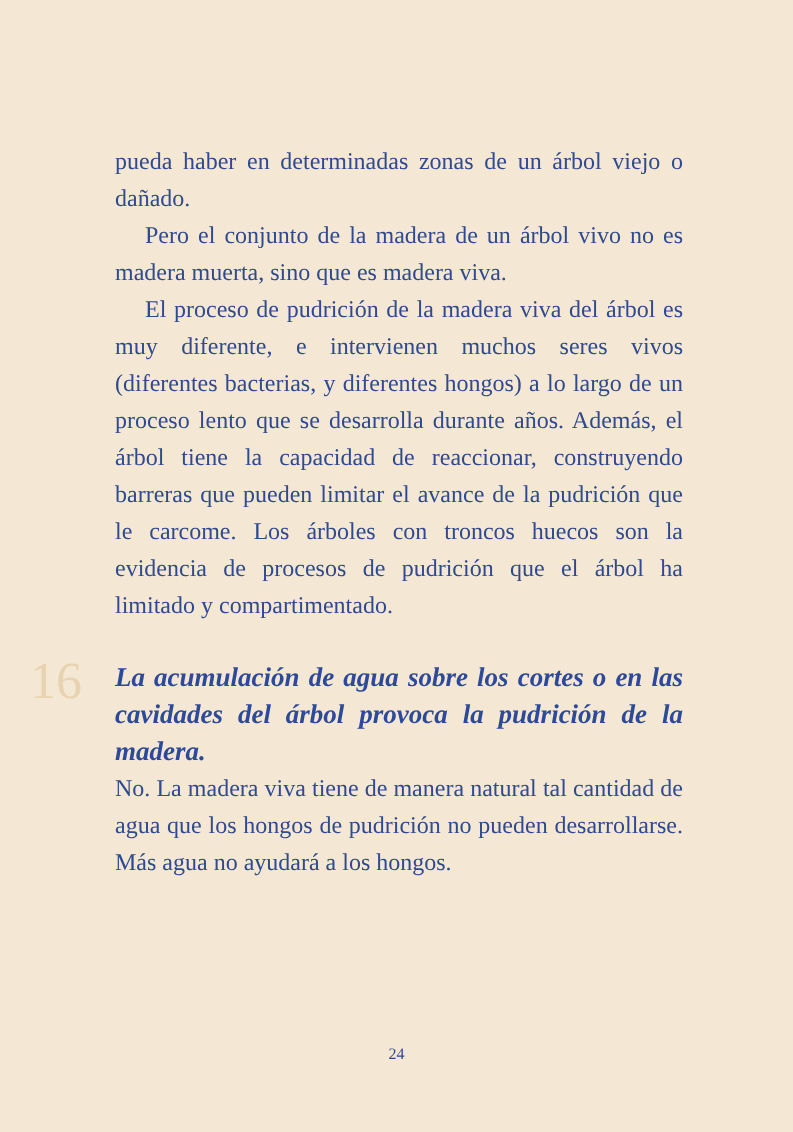pueda haber en determinadas zonas de un árbol viejo o dañado.
Pero el conjunto de la madera de un árbol vivo no es madera muerta, sino que es madera viva.
El proceso de pudrición de la madera viva del árbol es muy diferente, e intervienen muchos seres vivos (diferentes bacterias, y diferentes hongos) a lo largo de un proceso lento que se desarrolla durante años. Además, el árbol tiene la capacidad de reaccionar, construyendo barreras que pueden limitar el avance de la pudrición que le carcome. Los árboles con troncos huecos son la evidencia de procesos de pudrición que el árbol ha limitado y compartimentado.
16
La acumulación de agua sobre los cortes o en las cavidades del árbol provoca la pudrición de la madera.
No. La madera viva tiene de manera natural tal cantidad de agua que los hongos de pudrición no pueden desarrollarse. Más agua no ayudará a los hongos.
24